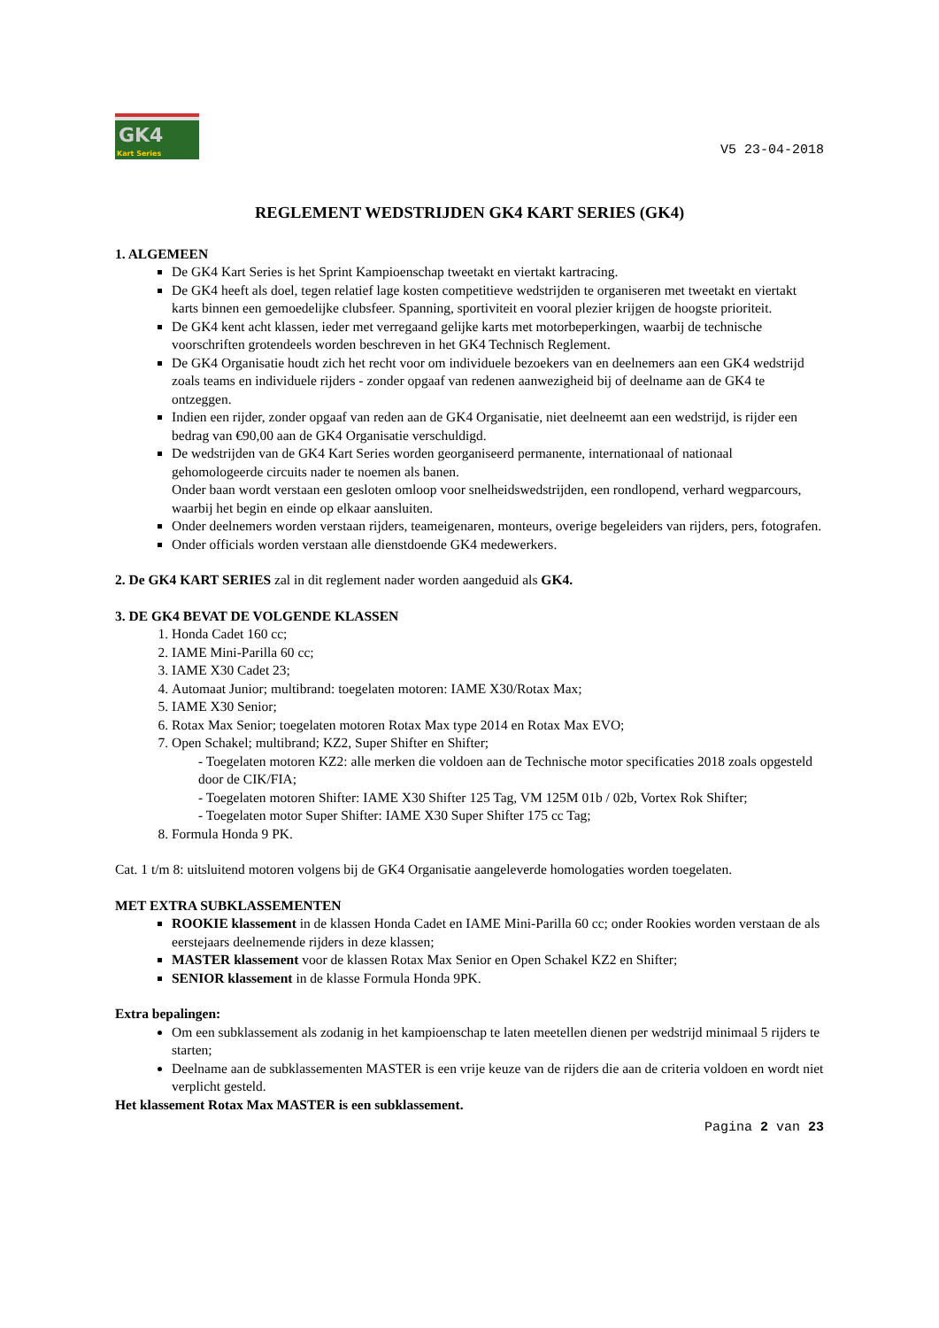GK4
Kart Series
V5 23-04-2018
REGLEMENT WEDSTRIJDEN GK4 KART SERIES (GK4)
1. ALGEMEEN
De GK4 Kart Series is het Sprint Kampioenschap tweetakt en viertakt kartracing.
De GK4 heeft als doel, tegen relatief lage kosten competitieve wedstrijden te organiseren met tweetakt en viertakt karts binnen een gemoedelijke clubsfeer. Spanning, sportiviteit en vooral plezier krijgen de hoogste prioriteit.
De GK4 kent acht klassen, ieder met verregaand gelijke karts met motorbeperkingen, waarbij de technische voorschriften grotendeels worden beschreven in het GK4 Technisch Reglement.
De GK4 Organisatie houdt zich het recht voor om individuele bezoekers van en deelnemers aan een GK4 wedstrijd zoals teams en individuele rijders - zonder opgaaf van redenen aanwezigheid bij of deelname aan de GK4 te ontzeggen.
Indien een rijder, zonder opgaaf van reden aan de GK4 Organisatie, niet deelneemt aan een wedstrijd, is rijder een bedrag van €90,00 aan de GK4 Organisatie verschuldigd.
De wedstrijden van de GK4 Kart Series worden georganiseerd permanente, internationaal of nationaal gehomologeerde circuits nader te noemen als banen.
Onder baan wordt verstaan een gesloten omloop voor snelheidswedstrijden, een rondlopend, verhard wegparcours, waarbij het begin en einde op elkaar aansluiten.
Onder deelnemers worden verstaan rijders, teameigenaren, monteurs, overige begeleiders van rijders, pers, fotografen.
Onder officials worden verstaan alle dienstdoende GK4 medewerkers.
2. De GK4 KART SERIES zal in dit reglement nader worden aangeduid als GK4.
3. DE GK4 BEVAT DE VOLGENDE KLASSEN
1. Honda Cadet 160 cc;
2. IAME Mini-Parilla 60 cc;
3. IAME X30 Cadet 23;
4. Automaat Junior; multibrand: toegelaten motoren: IAME X30/Rotax Max;
5. IAME X30 Senior;
6. Rotax Max Senior; toegelaten motoren Rotax Max type 2014 en Rotax Max EVO;
7. Open Schakel; multibrand; KZ2, Super Shifter en Shifter;
- Toegelaten motoren KZ2: alle merken die voldoen aan de Technische motor specificaties 2018 zoals opgesteld door de CIK/FIA;
- Toegelaten motoren Shifter: IAME X30 Shifter 125 Tag, VM 125M 01b / 02b, Vortex Rok Shifter;
- Toegelaten motor Super Shifter: IAME X30 Super Shifter 175 cc Tag;
8. Formula Honda 9 PK.
Cat. 1 t/m 8: uitsluitend motoren volgens bij de GK4 Organisatie aangeleverde homologaties worden toegelaten.
MET EXTRA SUBKLASSEMENTEN
ROOKIE klassement in de klassen Honda Cadet en IAME Mini-Parilla 60 cc; onder Rookies worden verstaan de als eerstejaars deelnemende rijders in deze klassen;
MASTER klassement voor de klassen Rotax Max Senior en Open Schakel KZ2 en Shifter;
SENIOR klassement in de klasse Formula Honda 9PK.
Extra bepalingen:
Om een subklassement als zodanig in het kampioenschap te laten meetellen dienen per wedstrijd minimaal 5 rijders te starten;
Deelname aan de subklassementen MASTER is een vrije keuze van de rijders die aan de criteria voldoen en wordt niet verplicht gesteld.
Het klassement Rotax Max MASTER is een subklassement.
Pagina 2 van 23